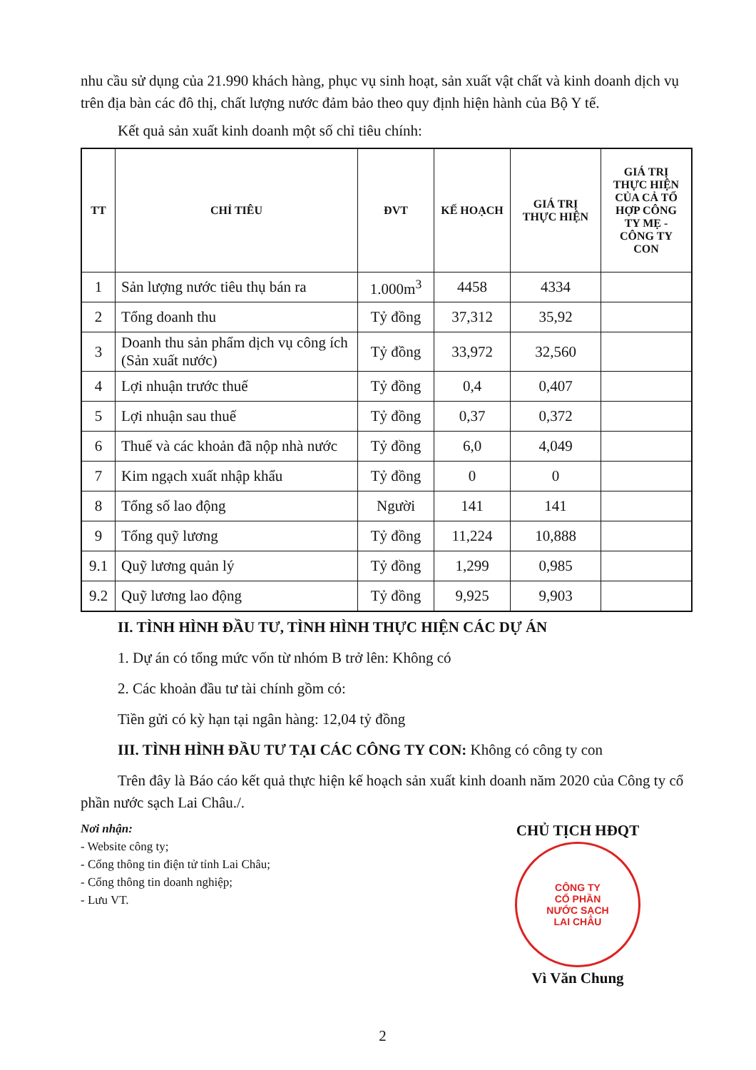nhu cầu sử dụng của 21.990 khách hàng, phục vụ sinh hoạt, sản xuất vật chất và kinh doanh dịch vụ trên địa bàn các đô thị, chất lượng nước đảm bảo theo quy định hiện hành của Bộ Y tế.
Kết quả sản xuất kinh doanh một số chỉ tiêu chính:
| TT | CHỈ TIÊU | ĐVT | KẾ HOẠCH | GIÁ TRỊ THỰC HIỆN | GIÁ TRỊ THỰC HIỆN CỦA CẢ TỔ HỢP CÔNG TY MẸ - CÔNG TY CON |
| --- | --- | --- | --- | --- | --- |
| 1 | Sản lượng nước tiêu thụ bán ra | 1.000m<sup>3</sup> | 4458 | 4334 | |
| 2 | Tổng doanh thu | Tỷ đồng | 37,312 | 35,92 | |
| 3 | Doanh thu sản phẩm dịch vụ công ích (Sản xuất nước) | Tỷ đồng | 33,972 | 32,560 | |
| 4 | Lợi nhuận trước thuế | Tỷ đồng | 0,4 | 0,407 | |
| 5 | Lợi nhuận sau thuế | Tỷ đồng | 0,37 | 0,372 | |
| 6 | Thuế và các khoản đã nộp nhà nước | Tỷ đồng | 6,0 | 4,049 | |
| 7 | Kim ngạch xuất nhập khẩu | Tỷ đồng | 0 | 0 | |
| 8 | Tổng số lao động | Người | 141 | 141 | |
| 9 | Tổng quỹ lương | Tỷ đồng | 11,224 | 10,888 | |
| 9.1 | Quỹ lương quản lý | Tỷ đồng | 1,299 | 0,985 | |
| 9.2 | Quỹ lương lao động | Tỷ đồng | 9,925 | 9,903 | |
II. TÌNH HÌNH ĐẦU TƯ, TÌNH HÌNH THỰC HIỆN CÁC DỰ ÁN
1. Dự án có tổng mức vốn từ nhóm B trở lên: Không có
2. Các khoản đầu tư tài chính gồm có:
Tiền gửi có kỳ hạn tại ngân hàng: 12,04 tỷ đồng
III. TÌNH HÌNH ĐẦU TƯ TẠI CÁC CÔNG TY CON: Không có công ty con
Trên đây là Báo cáo kết quả thực hiện kế hoạch sản xuất kinh doanh năm 2020 của Công ty cổ phần nước sạch Lai Châu./.
Nơi nhận:
- Website công ty;
- Cổng thông tin điện tử tỉnh Lai Châu;
- Cổng thông tin doanh nghiệp;
- Lưu VT.
CHỦ TỊCH HĐQT
CÔNG TY
CỔ PHẦN
NƯỚC SẠCH
LAI CHÂU
Vì Văn Chung
2